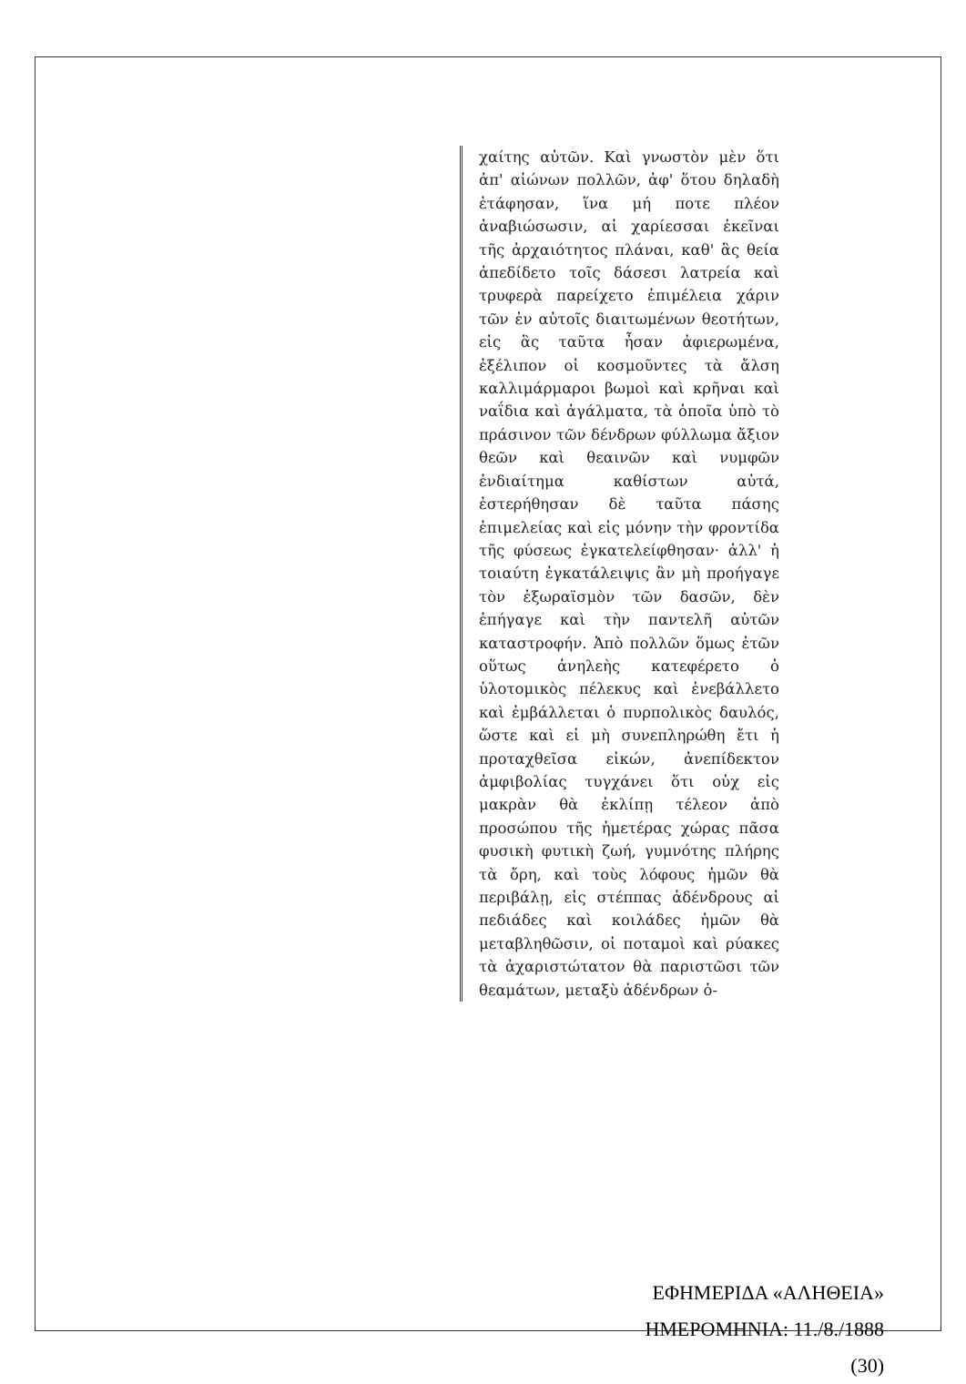χαίτης αὐτῶν. Καὶ γνωστὸν μὲν ὅτι ἀπ' αἰώνων πολλῶν, ἀφ' ὅτου δηλαδὴ ἐτάφησαν, ἵνα μή ποτε πλέον ἀναβιώσωσιν, αἱ χαρίεσσαι ἐκεῖναι τῆς ἀρχαιότητος πλάναι, καθ' ἃς θεία ἀπεδίδετο τοῖς δάσεσι λατρεία καὶ τρυφερὰ παρείχετο ἐπιμέλεια χάριν τῶν ἐν αὐτοῖς διαιτωμένων θεοτήτων, εἰς ἃς ταῦτα ἦσαν ἀφιερωμένα, ἐξέλιπον οἱ κοσμοῦντες τὰ ἄλση καλλιμάρμαροι βωμοὶ καὶ κρῆναι καὶ ναΐδια καὶ ἀγάλματα, τὰ ὁποῖα ὑπὸ τὸ πράσινον τῶν δένδρων φύλλωμα ἄξιον θεῶν καὶ θεαινῶν καὶ νυμφῶν ἐνδιαίτημα καθίστων αὐτά, ἐστερήθησαν δὲ ταῦτα πάσης ἐπιμελείας καὶ εἰς μόνην τὴν φροντίδα τῆς φύσεως ἐγκατελείφθησαν· ἀλλ' ἡ τοιαύτη ἐγκατάλειψις ἂν μὴ προήγαγε τὸν ἐξωραϊσμὸν τῶν δασῶν, δὲν ἐπήγαγε καὶ τὴν παντελῆ αὐτῶν καταστροφήν. Ἀπὸ πολλῶν ὅμως ἐτῶν οὕτως ἀνηλεὴς κατεφέρετο ὁ ὑλοτομικὸς πέλεκυς καὶ ἐνεβάλλετο καὶ ἐμβάλλεται ὁ πυρπολικὸς δαυλός, ὥστε καὶ εἰ μὴ συνεπληρώθη ἔτι ἡ προταχθεῖσα εἰκών, ἀνεπίδεκτον ἀμφιβολίας τυγχάνει ὅτι οὐχ εἰς μακρὰν θὰ ἐκλίπῃ τέλεον ἀπὸ προσώπου τῆς ἡμετέρας χώρας πᾶσα φυσικὴ φυτικὴ ζωή, γυμνότης πλήρης τὰ ὄρη, καὶ τοὺς λόφους ἡμῶν θὰ περιβάλῃ, εἰς στέππας ἀδένδρους αἱ πεδιάδες καὶ κοιλάδες ἡμῶν θὰ μεταβληθῶσιν, οἱ ποταμοὶ καὶ ρύακες τὰ ἀχαριστώτατον θὰ παριστῶσι τῶν θεαμάτων, μεταξὺ ἀδένδρων ὁ-
ΕΦΗΜΕΡΙΔΑ «ΑΛΗΘΕΙΑ»
ΗΜΕΡΟΜΗΝΙΑ: 11./8./1888
(30)